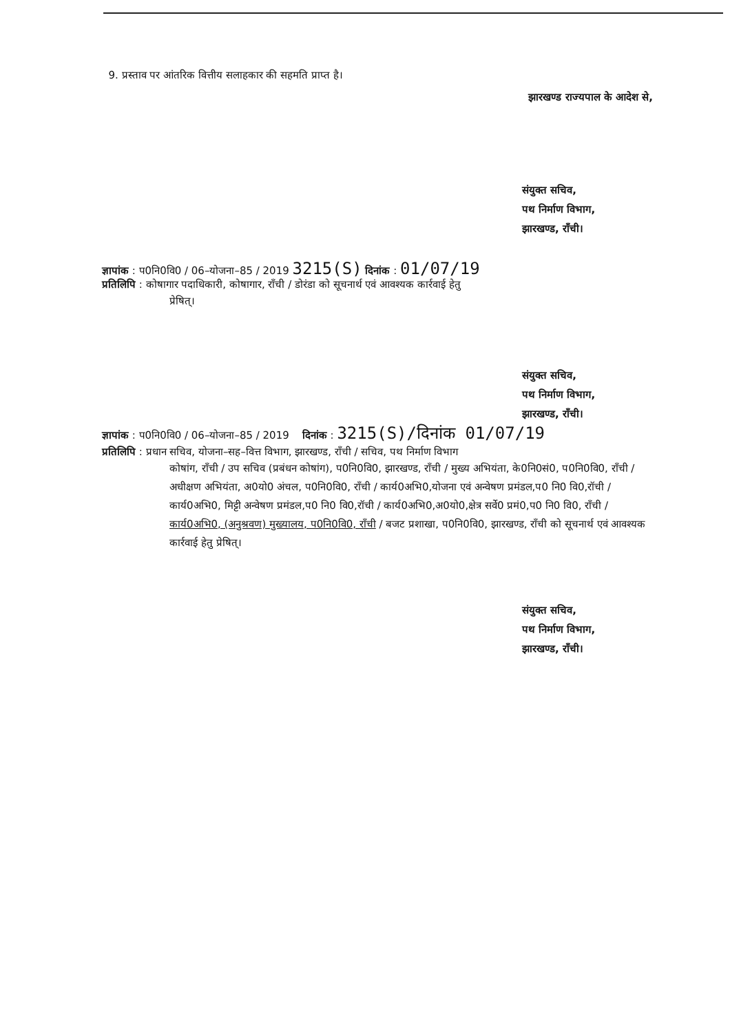9. प्रस्ताव पर आंतरिक वित्तीय सलाहकार की सहमति प्राप्त है।
झारखण्ड राज्यपाल के आदेश से,
संयुक्त सचिव,
पथ निर्माण विभाग,
झारखण्ड, राँची।
ज्ञापांक : प0नि0वि0 / 06–योजना–85 / 2019 3215(S) दिनांक : 01/07/19
प्रतिलिपि : कोषागार पदाधिकारी, कोषागार, राँची / डोरंडा को सूचनार्थ एवं आवश्यक कार्रवाई हेतु
प्रेषित्।
संयुक्त सचिव,
पथ निर्माण विभाग,
झारखण्ड, राँची।
ज्ञापांक : प0नि0वि0 / 06–योजना–85 / 2019 दिनांक : 3215(S)/दिनांक 01/07/19
प्रतिलिपि : प्रधान सचिव, योजना–सह–वित्त विभाग, झारखण्ड, राँची / सचिव, पथ निर्माण विभाग
कोषांग, राँची / उप सचिव (प्रबंधन कोषांग), प0नि0वि0, झारखण्ड, राँची / मुख्य अभियंता, के0नि0सं0, प0नि0वि0, राँची / अधीक्षण अभियंता, अ0यो0 अंचल, प0नि0वि0, राँची / कार्य0अभि0,योजना एवं अन्वेषण प्रमंडल,प0 नि0 वि0,रॉची / कार्य0अभि0, मिट्टी अन्वेषण प्रमंडल,प0 नि0 वि0,रॉची / कार्य0अभि0,अ0यो0,क्षेत्र सर्वे0 प्रमं0,प0 नि0 वि0, राँची / कार्य0अभि0, (अनुश्रवण) मुख्यालय, प0नि0वि0, राँची / बजट प्रशाखा, प0नि0वि0, झारखण्ड, राँची को सूचनार्थ एवं आवश्यक कार्रवाई हेतु प्रेषित्।
संयुक्त सचिव,
पथ निर्माण विभाग,
झारखण्ड, राँची।